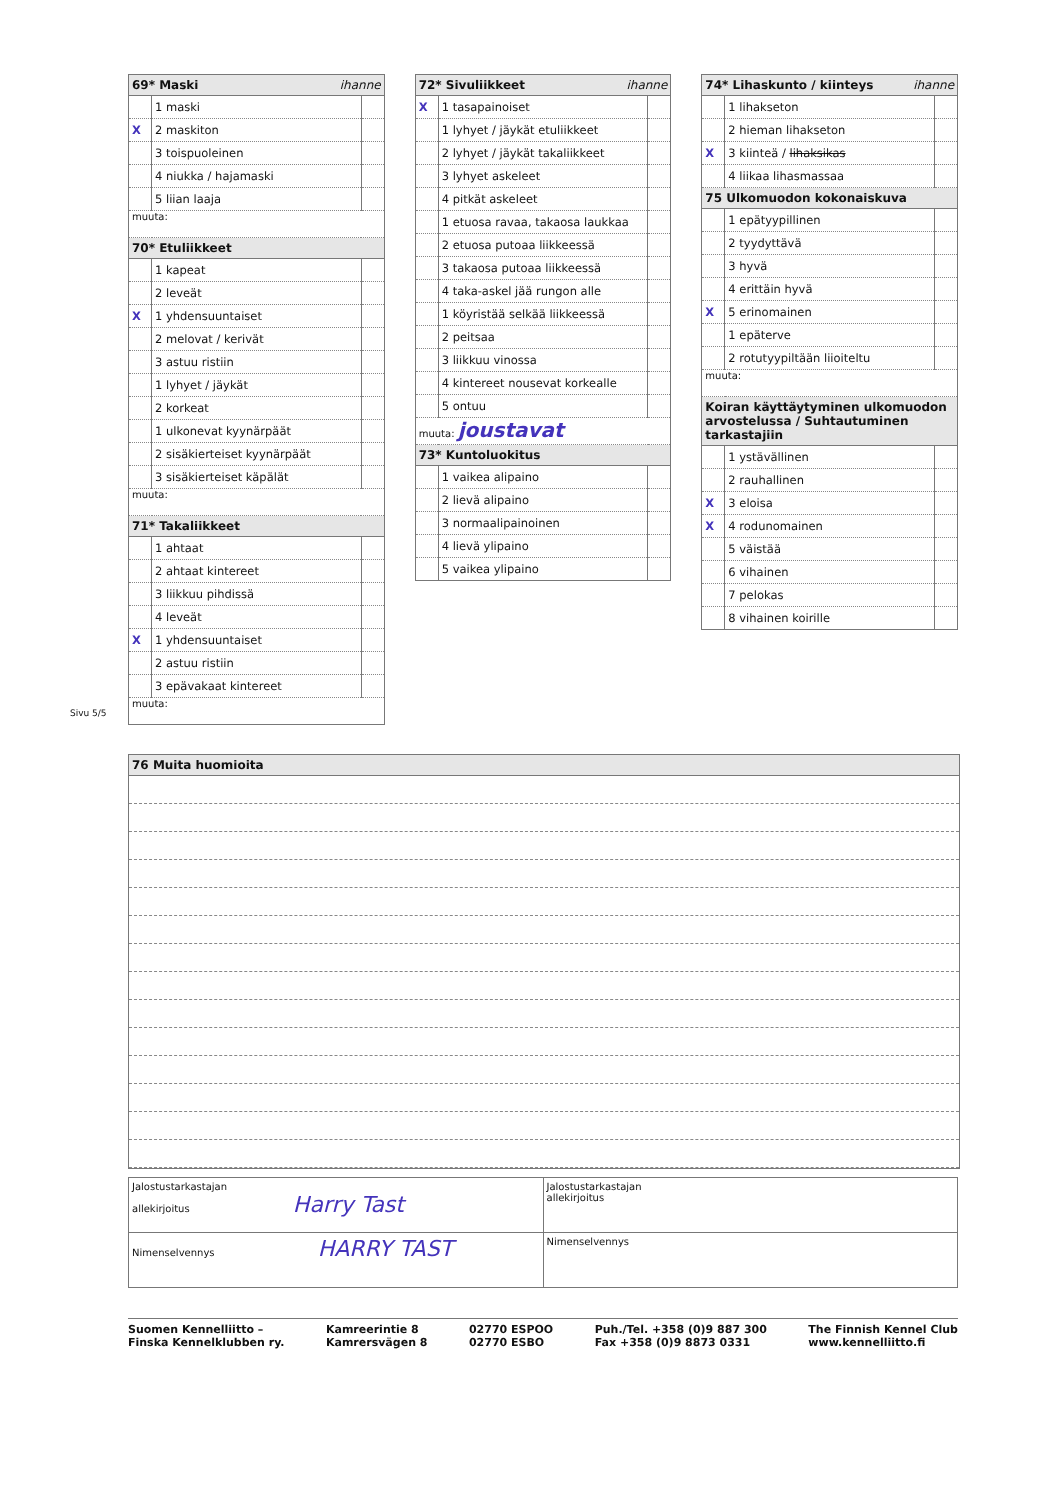| 69* Maski ihanne | | |
| --- | --- | --- |
| | 1 maski | |
| X | 2 maskiton | |
| | 3 toispuoleinen | |
| | 4 niukka / hajamaski | |
| | 5 liian laaja | |
| muuta: | | |
| 70* Etuliikkeet | | |
| | 1 kapeat | |
| | 2 leveät | |
| X | 1 yhdensuuntaiset | |
| | 2 melovat / kerivät | |
| | 3 astuu ristiin | |
| | 1 lyhyet / jäykät | |
| | 2 korkeat | |
| | 1 ulkonevat kyynärpäät | |
| | 2 sisäkierteiset kyynärpäät | |
| | 3 sisäkierteiset käpälät | |
| muuta: | | |
| 71* Takaliikkeet | | |
| | 1 ahtaat | |
| | 2 ahtaat kintereet | |
| | 3 liikkuu pihdissä | |
| | 4 leveät | |
| X | 1 yhdensuuntaiset | |
| | 2 astuu ristiin | |
| | 3 epävakaat kintereet | |
| muuta: | | |
| 72* Sivuliikkeet ihanne | | |
| --- | --- | --- |
| X | 1 tasapainoiset | |
| | 1 lyhyet / jäykät etuliikkeet | |
| | 2 lyhyet / jäykät takaliikkeet | |
| | 3 lyhyet askeleet | |
| | 4 pitkät askeleet | |
| | 1 etuosa ravaa, takaosa laukkaa | |
| | 2 etuosa putoaa liikkeessä | |
| | 3 takaosa putoaa liikkeessä | |
| | 4 taka-askel jää rungon alle | |
| | 1 köyristää selkää liikkeessä | |
| | 2 peitsaa | |
| | 3 liikkuu vinossa | |
| | 4 kintereet nousevat korkealle | |
| | 5 ontuu | |
| muuta: joustavat | | |
| 73* Kuntoluokitus | | |
| | 1 vaikea alipaino | |
| | 2 lievä alipaino | |
| | 3 normaalipainoinen | |
| | 4 lievä ylipaino | |
| | 5 vaikea ylipaino | |
| 74* Lihaskunto / kiinteys ihanne | | |
| --- | --- | --- |
| | 1 lihakseton | |
| | 2 hieman lihakseton | |
| X | 3 kiinteä / lihaksikas | |
| | 4 liikaa lihasmassaa | |
| 75 Ulkomuodon kokonaiskuva | | |
| | 1 epätyypillinen | |
| | 2 tyydyttävä | |
| | 3 hyvä | |
| | 4 erittäin hyvä | |
| X | 5 erinomainen | |
| | 1 epäterve | |
| | 2 rotutyypiltään liioiteltu | |
| muuta: | | |
| Koiran käyttäytyminen ulkomuodon arvostelussa / Suhtautuminen tarkastajiin | | |
| | 1 ystävällinen | |
| | 2 rauhallinen | |
| X | 3 eloisa | |
| X | 4 rodunomainen | |
| | 5 väistää | |
| | 6 vihainen | |
| | 7 pelokas | |
| | 8 vihainen koirille | |
Sivu 5/5
76 Muita huomioita
| Jalostustarkastajan allekirjoitus Harry Tast | Jalostustarkastajan allekirjoitus |
| Nimenselvennys HARRY TAST | Nimenselvennys |
Suomen Kennelliitto –
Finska Kennelklubben ry.
Kamreerintie 8
Kamrersvägen 8
02770 ESPOO
02770 ESBO
Puh./Tel. +358 (0)9 887 300
Fax +358 (0)9 8873 0331
The Finnish Kennel Club
www.kennelliitto.fi